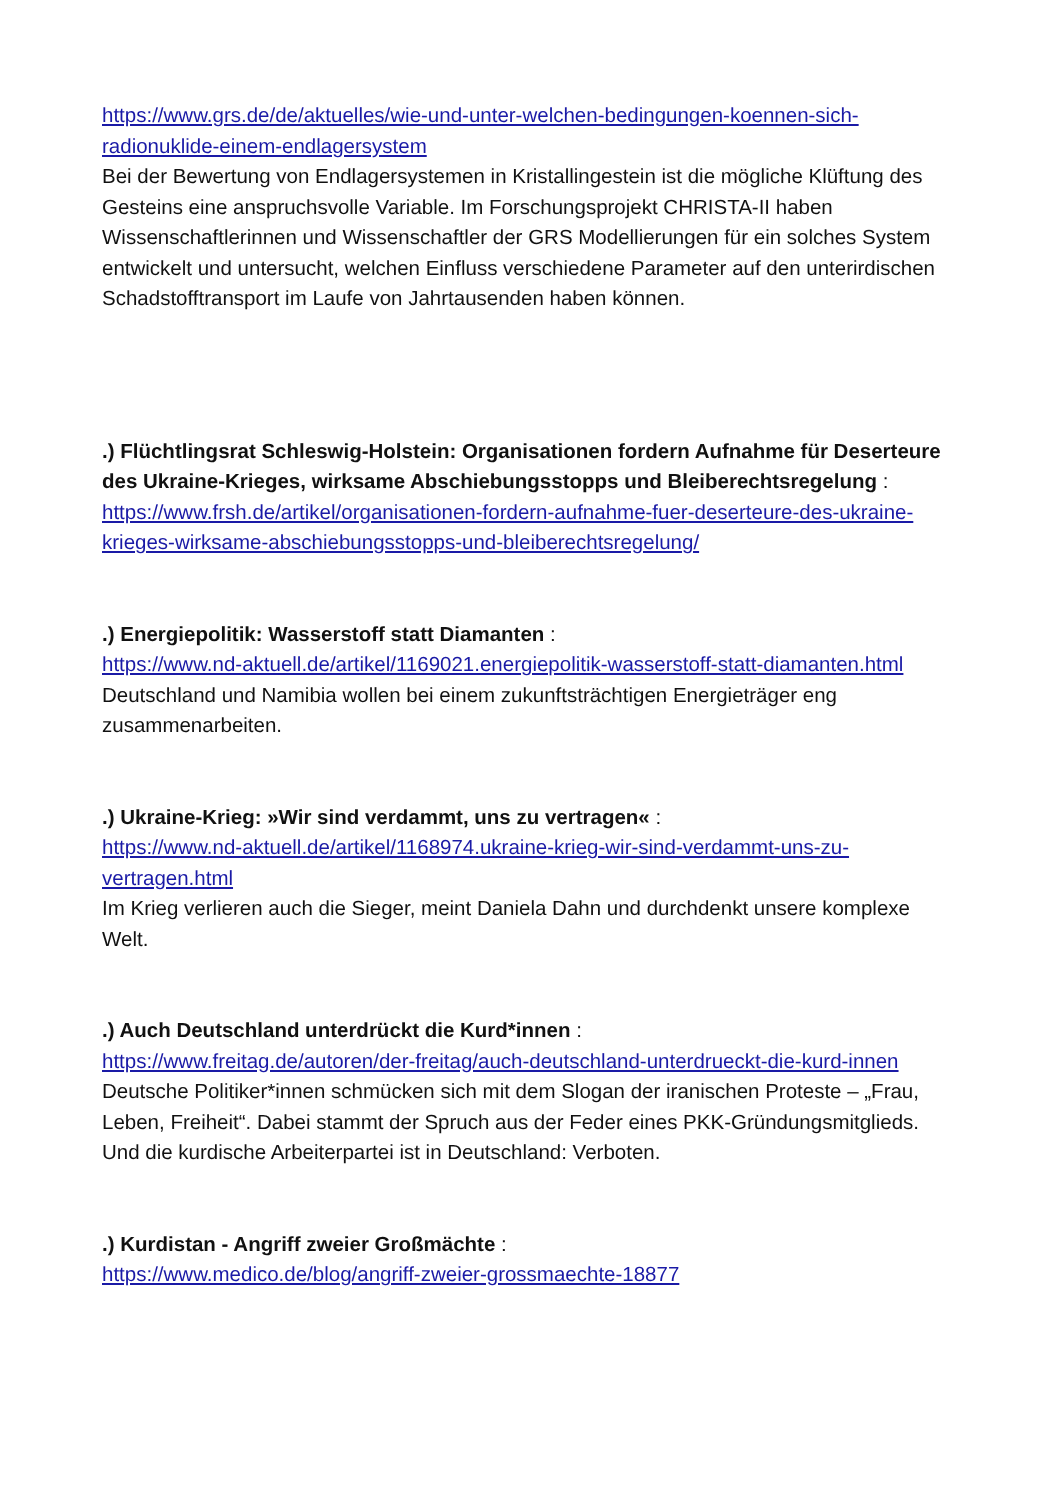https://www.grs.de/de/aktuelles/wie-und-unter-welchen-bedingungen-koennen-sich-radionuklide-einem-endlagersystem
Bei der Bewertung von Endlagersystemen in Kristallingestein ist die mögliche Klüftung des Gesteins eine anspruchsvolle Variable. Im Forschungsprojekt CHRISTA-II haben Wissenschaftlerinnen und Wissenschaftler der GRS Modellierungen für ein solches System entwickelt und untersucht, welchen Einfluss verschiedene Parameter auf den unterirdischen Schadstofftransport im Laufe von Jahrtausenden haben können.
.) Flüchtlingsrat Schleswig-Holstein: Organisationen fordern Aufnahme für Deserteure des Ukraine-Krieges, wirksame Abschiebungsstopps und Bleiberechtsregelung : https://www.frsh.de/artikel/organisationen-fordern-aufnahme-fuer-deserteure-des-ukraine-krieges-wirksame-abschiebungsstopps-und-bleiberechtsregelung/
.) Energiepolitik: Wasserstoff statt Diamanten :
https://www.nd-aktuell.de/artikel/1169021.energiepolitik-wasserstoff-statt-diamanten.html
Deutschland und Namibia wollen bei einem zukunftsträchtigen Energieträger eng zusammenarbeiten.
.) Ukraine-Krieg: »Wir sind verdammt, uns zu vertragen« :
https://www.nd-aktuell.de/artikel/1168974.ukraine-krieg-wir-sind-verdammt-uns-zu-vertragen.html
Im Krieg verlieren auch die Sieger, meint Daniela Dahn und durchdenkt unsere komplexe Welt.
.) Auch Deutschland unterdrückt die Kurd*innen :
https://www.freitag.de/autoren/der-freitag/auch-deutschland-unterdrueckt-die-kurd-innen
Deutsche Politiker*innen schmücken sich mit dem Slogan der iranischen Proteste – „Frau, Leben, Freiheit“. Dabei stammt der Spruch aus der Feder eines PKK-Gründungsmitglieds. Und die kurdische Arbeiterpartei ist in Deutschland: Verboten.
.) Kurdistan - Angriff zweier Großmächte :
https://www.medico.de/blog/angriff-zweier-grossmaechte-18877